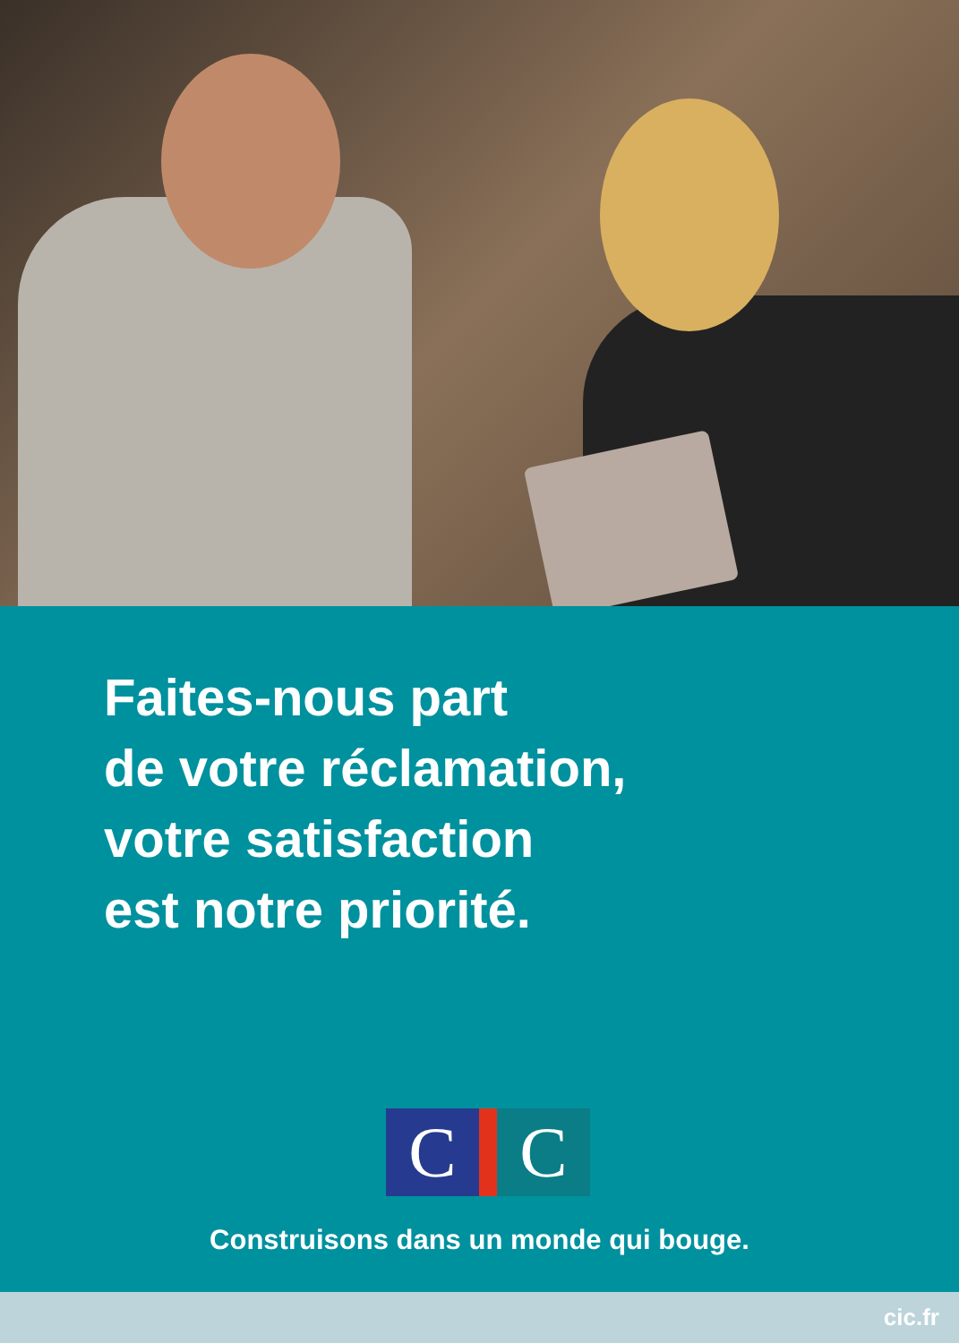Faites-nous part
de votre réclamation,
votre satisfaction
est notre priorité.
C C
Construisons dans un monde qui bouge.
cic.fr